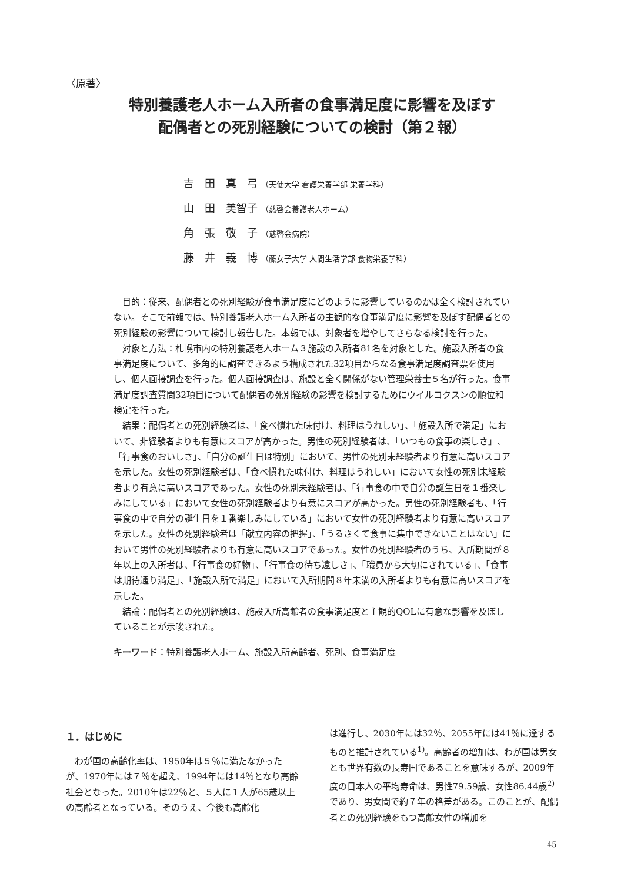〈原著〉
特別養護老人ホーム入所者の食事満足度に影響を及ぼす
配偶者との死別経験についての検討（第２報）
吉　田　真　弓 （天使大学 看護栄養学部 栄養学科）
山　田　美智子 （慈啓会養護老人ホーム）
角　張　敬　子 （慈啓会病院）
藤　井　義　博 （藤女子大学 人間生活学部 食物栄養学科）
目的：従来、配偶者との死別経験が食事満足度にどのように影響しているのかは全く検討されていない。そこで前報では、特別養護老人ホーム入所者の主観的な食事満足度に影響を及ぼす配偶者との死別経験の影響について検討し報告した。本報では、対象者を増やしてさらなる検討を行った。
対象と方法：札幌市内の特別養護老人ホーム３施設の入所者81名を対象とした。施設入所者の食事満足度について、多角的に調査できるよう構成された32項目からなる食事満足度調査票を使用し、個人面接調査を行った。個人面接調査は、施設と全く関係がない管理栄養士５名が行った。食事満足度調査質問32項目について配偶者の死別経験の影響を検討するためにウイルコクスンの順位和検定を行った。
結果：配偶者との死別経験者は、「食べ慣れた味付け、料理はうれしい」、「施設入所で満足」において、非経験者よりも有意にスコアが高かった。男性の死別経験者は、「いつもの食事の楽しさ」、「行事食のおいしさ」、「自分の誕生日は特別」において、男性の死別未経験者より有意に高いスコアを示した。女性の死別経験者は、「食べ慣れた味付け、料理はうれしい」において女性の死別未経験者より有意に高いスコアであった。女性の死別未経験者は、「行事食の中で自分の誕生日を１番楽しみにしている」において女性の死別経験者より有意にスコアが高かった。男性の死別経験者も、「行事食の中で自分の誕生日を１番楽しみにしている」において女性の死別経験者より有意に高いスコアを示した。女性の死別経験者は「献立内容の把握」、「うるさくて食事に集中できないことはない」において男性の死別経験者よりも有意に高いスコアであった。女性の死別経験者のうち、入所期間が８年以上の入所者は、「行事食の好物」、「行事食の待ち遠しさ」、「職員から大切にされている」、「食事は期待通り満足」、「施設入所で満足」において入所期間８年未満の入所者よりも有意に高いスコアを示した。
結論：配偶者との死別経験は、施設入所高齢者の食事満足度と主観的QOLに有意な影響を及ぼしていることが示唆された。
キーワード：特別養護老人ホーム、施設入所高齢者、死別、食事満足度
１．はじめに
　わが国の高齢化率は、1950年は５％に満たなかったが、1970年には７％を超え、1994年には14％となり高齢社会となった。2010年は22％と、５人に１人が65歳以上の高齢者となっている。そのうえ、今後も高齢化
は進行し、2030年には32％、2055年には41％に達するものと推計されている<sup>1)</sup>。高齢者の増加は、わが国は男女とも世界有数の長寿国であることを意味するが、2009年度の日本人の平均寿命は、男性79.59歳、女性86.44歳<sup>2)</sup>であり、男女間で約７年の格差がある。このことが、配偶者との死別経験をもつ高齢女性の増加を
45